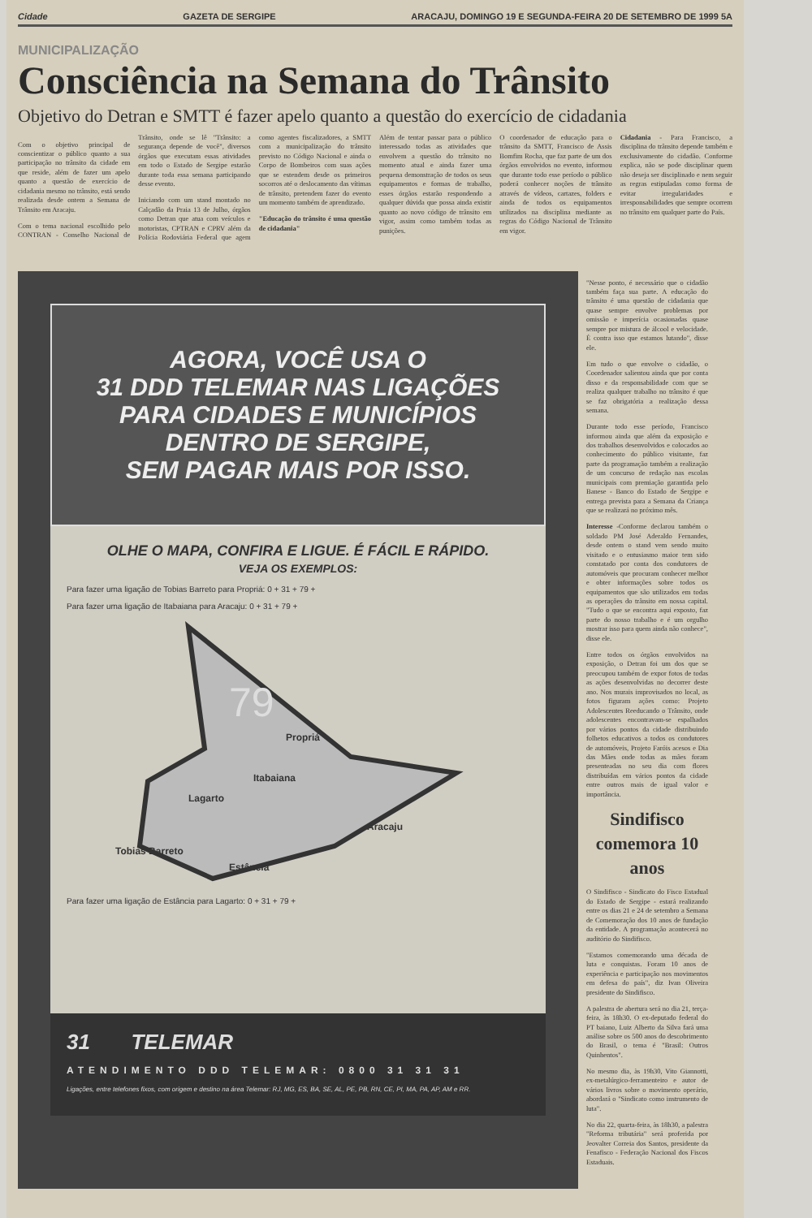Cidade GAZETA DE SERGIPE ARACAJU, DOMINGO 19 E SEGUNDA-FEIRA 20 DE SETEMBRO DE 1999 5A
MUNICIPALIZAÇÃO
Consciência na Semana do Trânsito
Objetivo do Detran e SMTT é fazer apelo quanto a questão do exercício de cidadania
Com o objetivo principal de conscientizar o público quanto a sua participação no trânsito da cidade em que reside, além de fazer um apelo quanto a questão de exercício de cidadania mesmo no trânsito, está sendo realizada desde ontem a Semana de Trânsito em Aracaju.
Com o tema nacional escolhido pelo CONTRAN - Conselho Nacional de Trânsito, onde se lê "Trânsito: a segurança depende de você", diversos órgãos que executam essas atividades em todo o Estado de Sergipe estarão durante toda essa semana participando desse evento.
Iniciando com um stand montado no Calçadão da Praia 13 de Julho, órgãos como Detran que atua com veículos e motoristas, CPTRAN e CPRV além da Polícia Rodoviária Federal que agem como agentes fiscalizadores, a SMTT com a municipalização do trânsito previsto no Código Nacional e ainda o Corpo de Bombeiros com suas ações que se estendem desde os primeiros socorros até o deslocamento das vítimas de trânsito, pretendem fazer do evento um momento também de aprendizado.
"Educação do trânsito é uma questão de cidadania"
Além de tentar passar para o público interessado todas as atividades que envolvem a questão do trânsito no momento atual e ainda fazer uma pequena demonstração de todos os seus equipamentos e formas de trabalho, esses órgãos estarão respondendo a qualquer dúvida que possa ainda existir quanto ao novo código de trânsito em vigor, assim como também todas as punições.
O coordenador de educação para o trânsito da SMTT, Francisco de Assis Bomfim Rocha, que faz parte de um dos órgãos envolvidos no evento, informou que durante todo esse período o público poderá conhecer noções de trânsito através de vídeos, cartazes, folders e ainda de todos os equipamentos utilizados na disciplina mediante as regras do Código Nacional de Trânsito em vigor.
Cidadania - Para Francisco, a disciplina do trânsito depende também e exclusivamente do cidadão. Conforme explica, não se pode disciplinar quem não deseja ser disciplinado e nem seguir as regras estipuladas como forma de evitar irregularidades e irresponsabilidades que sempre ocorrem no trânsito em qualquer parte do País.
AGORA, VOCÊ USA O
31 DDD TELEMAR NAS LIGAÇÕES
PARA CIDADES E MUNICÍPIOS
DENTRO DE SERGIPE,
SEM PAGAR MAIS POR ISSO.
OLHE O MAPA, CONFIRA E LIGUE. É FÁCIL E RÁPIDO.
VEJA OS EXEMPLOS:
Para fazer uma ligação de Tobias Barreto para Propriá: 0 + 31 + 79 +
Para fazer uma ligação de Itabaiana para Aracaju: 0 + 31 + 79 +
79
Propriá
Itabaiana
Lagarto
Aracaju
Tobias Barreto
Estância
Para fazer uma ligação de Estância para Lagarto: 0 + 31 + 79 +
31 TELEMAR
ATENDIMENTO DDD TELEMAR: 0800 31 31 31
Ligações, entre telefones fixos, com origem e destino na área Telemar: RJ, MG, ES, BA, SE, AL, PE, PB, RN, CE, PI, MA, PA, AP, AM e RR.
"Nesse ponto, é necessário que o cidadão também faça sua parte. A educação do trânsito é uma questão de cidadania que quase sempre envolve problemas por omissão e imperícia ocasionadas quase sempre por mistura de álcool e velocidade. É contra isso que estamos lutando", disse ele.
Em tudo o que envolve o cidadão, o Coordenador salientou ainda que por conta disso e da responsabilidade com que se realiza qualquer trabalho no trânsito é que se faz obrigatória a realização dessa semana.
Durante todo esse período, Francisco informou ainda que além da exposição e dos trabalhos desenvolvidos e colocados ao conhecimento do público visitante, faz parte da programação também a realização de um concurso de redação nas escolas municipais com premiação garantida pelo Banese - Banco do Estado de Sergipe e entrega prevista para a Semana da Criança que se realizará no próximo mês.
Interesse -Conforme declarou também o soldado PM José Aderaldo Fernandes, desde ontem o stand vem sendo muito visitado e o entusiasmo maior tem sido constatado por conta dos condutores de automóveis que procuram conhecer melhor e obter informações sobre todos os equipamentos que são utilizados em todas as operações do trânsito em nossa capital. "Tudo o que se encontra aqui exposto, faz parte do nosso trabalho e é um orgulho mostrar isso para quem ainda não conhece", disse ele.
Entre todos os órgãos envolvidos na exposição, o Detran foi um dos que se preocupou também de expor fotos de todas as ações desenvolvidas no decorrer deste ano. Nos murais improvisados no local, as fotos figuram ações como: Projeto Adolescentes Reeducando o Trânsito, onde adolescentes encontravam-se espalhados por vários pontos da cidade distribuindo folhetos educativos a todos os condutores de automóveis, Projeto Faróis acesos e Dia das Mães onde todas as mães foram presenteadas no seu dia com flores distribuídas em vários pontos da cidade entre outros mais de igual valor e importância.
Sindifisco comemora 10 anos
O Sindifisco - Sindicato do Fisco Estadual do Estado de Sergipe - estará realizando entre os dias 21 e 24 de setembro a Semana de Comemoração dos 10 anos de fundação da entidade. A programação acontecerá no auditório do Sindifisco.
"Estamos comemorando uma década de luta e conquistas. Foram 10 anos de experiência e participação nos movimentos em defesa do país", diz Ivan Oliveira presidente do Sindifisco.
A palestra de abertura será no dia 21, terça-feira, às 18h30. O ex-deputado federal do PT baiano, Luiz Alberto da Silva fará uma análise sobre os 500 anos do descobrimento do Brasil, o tema é "Brasil: Outros Quinhentos".
No mesmo dia, às 19h30, Vito Giannotti, ex-metalúrgico-ferramenteiro e autor de vários livros sobre o movimento operário, abordará o "Sindicato como instrumento de luta".
No dia 22, quarta-feira, às 18h30, a palestra "Reforma tributária" será proferida por Jeovalter Correia dos Santos, presidente da Fenafisco - Federação Nacional dos Fiscos Estaduais.